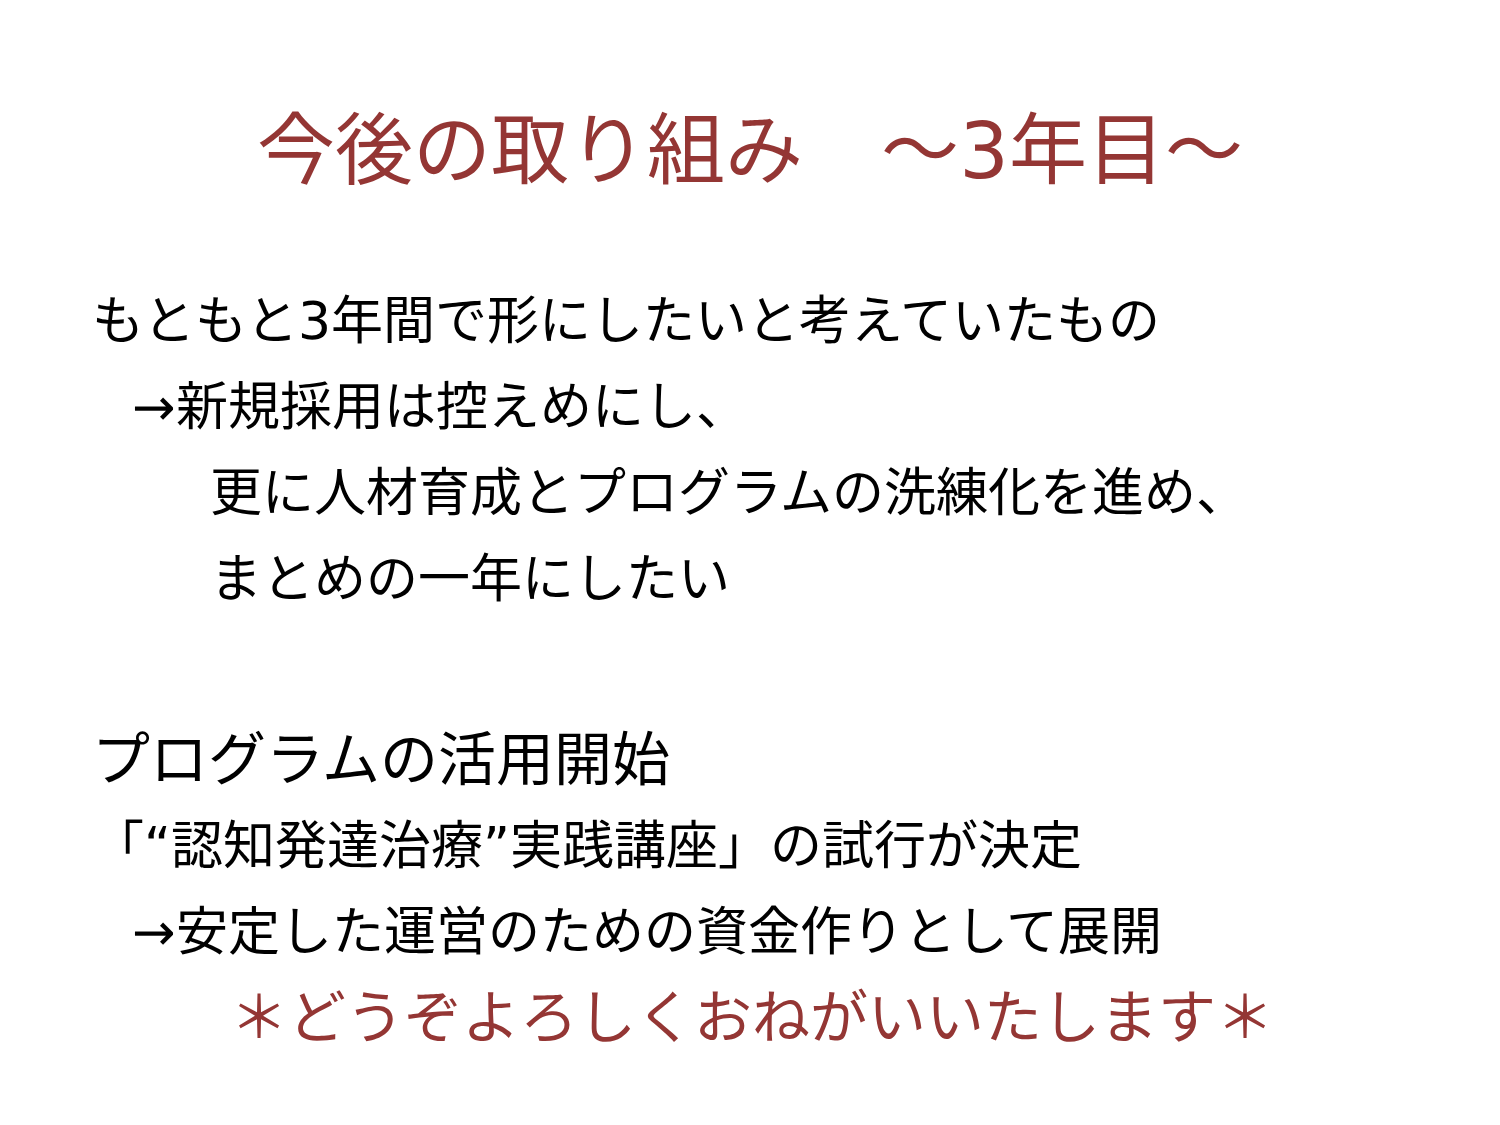今後の取り組み　～3年目～
もともと3年間で形にしたいと考えていたもの
→新規採用は控えめにし、
更に人材育成とプログラムの洗練化を進め、
まとめの一年にしたい
プログラムの活用開始
「“認知発達治療”実践講座」の試行が決定
→安定した運営のための資金作りとして展開
＊どうぞよろしくおねがいいたします＊